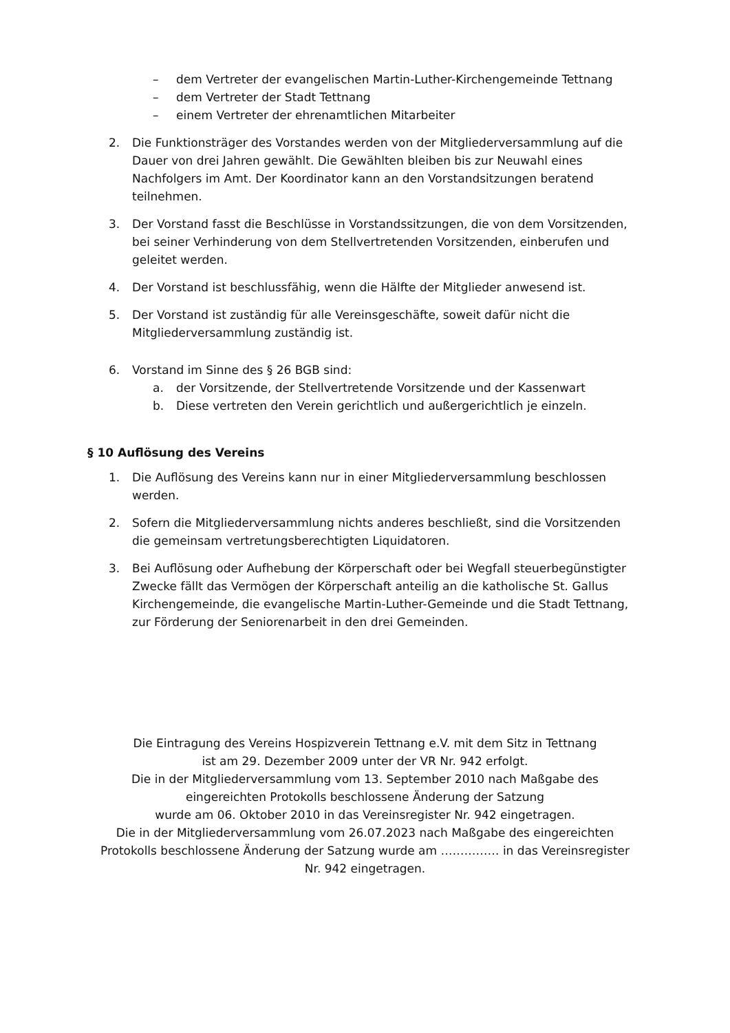– dem Vertreter der evangelischen Martin-Luther-Kirchengemeinde Tettnang
– dem Vertreter der Stadt Tettnang
– einem Vertreter der ehrenamtlichen Mitarbeiter
2. Die Funktionsträger des Vorstandes werden von der Mitgliederversammlung auf die Dauer von drei Jahren gewählt. Die Gewählten bleiben bis zur Neuwahl eines Nachfolgers im Amt. Der Koordinator kann an den Vorstandsitzungen beratend teilnehmen.
3. Der Vorstand fasst die Beschlüsse in Vorstandssitzungen, die von dem Vorsitzenden, bei seiner Verhinderung von dem Stellvertretenden Vorsitzenden, einberufen und geleitet werden.
4. Der Vorstand ist beschlussfähig, wenn die Hälfte der Mitglieder anwesend ist.
5. Der Vorstand ist zuständig für alle Vereinsgeschäfte, soweit dafür nicht die Mitgliederversammlung zuständig ist.
6. Vorstand im Sinne des § 26 BGB sind:
a. der Vorsitzende, der Stellvertretende Vorsitzende und der Kassenwart
b. Diese vertreten den Verein gerichtlich und außergerichtlich je einzeln.
§ 10 Auflösung des Vereins
1. Die Auflösung des Vereins kann nur in einer Mitgliederversammlung beschlossen werden.
2. Sofern die Mitgliederversammlung nichts anderes beschließt, sind die Vorsitzenden die gemeinsam vertretungsberechtigten Liquidatoren.
3. Bei Auflösung oder Aufhebung der Körperschaft oder bei Wegfall steuerbegünstigter Zwecke fällt das Vermögen der Körperschaft anteilig an die katholische St. Gallus Kirchengemeinde, die evangelische Martin-Luther-Gemeinde und die Stadt Tettnang, zur Förderung der Seniorenarbeit in den drei Gemeinden.
Die Eintragung des Vereins Hospizverein Tettnang e.V. mit dem Sitz in Tettnang
ist am 29. Dezember 2009 unter der VR Nr. 942 erfolgt.
Die in der Mitgliederversammlung vom 13. September 2010 nach Maßgabe des
eingereichten Protokolls beschlossene Änderung der Satzung
wurde am 06. Oktober 2010 in das Vereinsregister Nr. 942 eingetragen.
Die in der Mitgliederversammlung vom 26.07.2023 nach Maßgabe des eingereichten
Protokolls beschlossene Änderung der Satzung wurde am …………… in das Vereinsregister
Nr. 942 eingetragen.